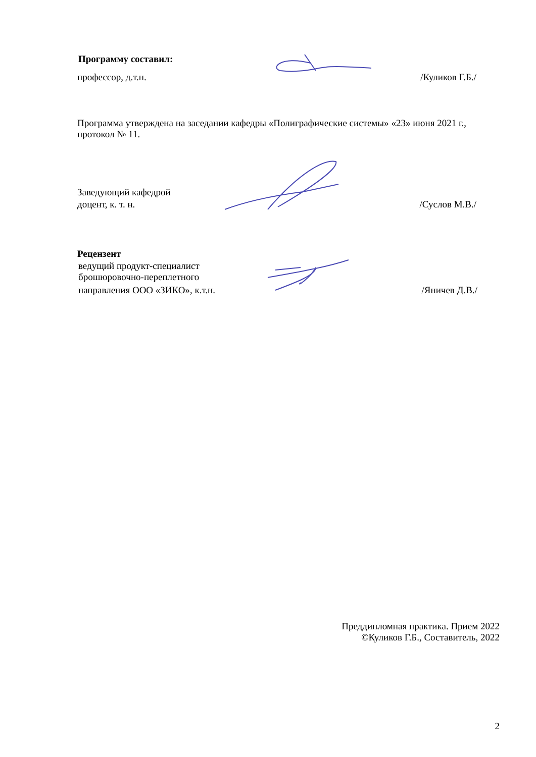Программу составил:
профессор, д.т.н. /Куликов Г.Б./
Программа утверждена на заседании кафедры «Полиграфические системы» «23» июня 2021 г., протокол № 11.
Заведующий кафедрой
доцент, к. т. н. /Суслов М.В./
Рецензент
ведущий продукт-специалист
брошюровочно-переплетного
направления ООО «ЗИКО», к.т.н. /Яничев Д.В./
Преддипломная практика. Прием 2022
©Куликов Г.Б., Составитель, 2022
2